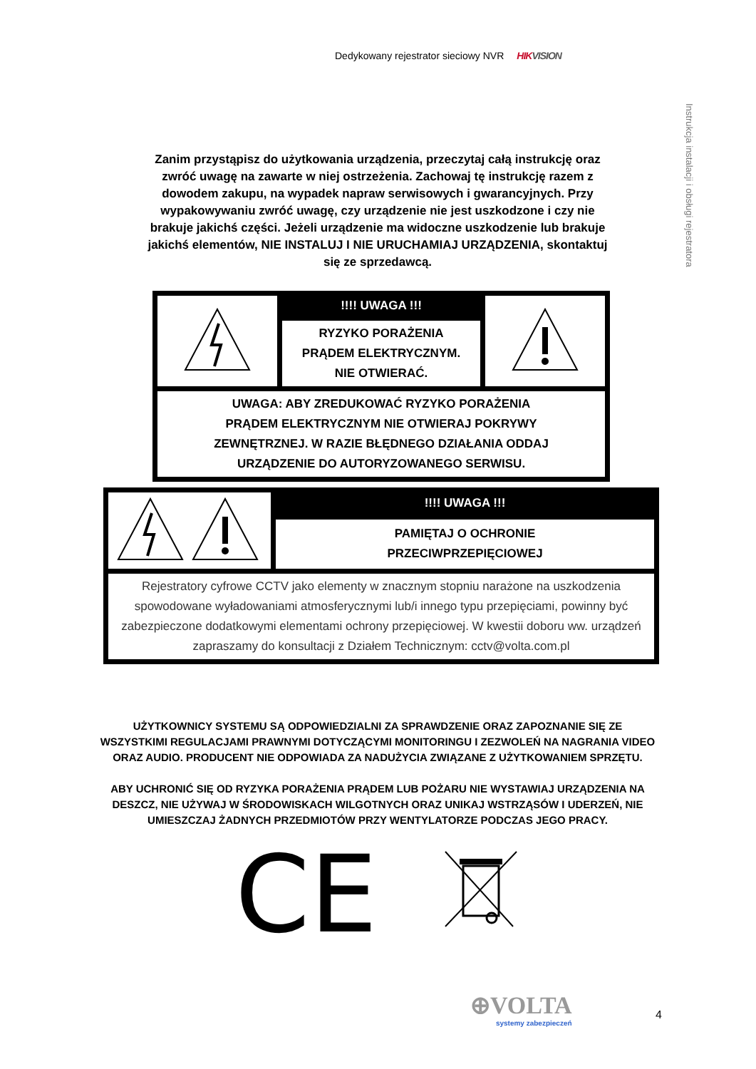Dedykowany rejestrator sieciowy NVR HIKVISION
Instrukcja instalacji i obsługi rejestratora
Zanim przystąpisz do użytkowania urządzenia, przeczytaj całą instrukcję oraz zwróć uwagę na zawarte w niej ostrzeżenia. Zachowaj tę instrukcję razem z dowodem zakupu, na wypadek napraw serwisowych i gwarancyjnych. Przy wypakowywaniu zwróć uwagę, czy urządzenie nie jest uszkodzone i czy nie brakuje jakichś części. Jeżeli urządzenie ma widoczne uszkodzenie lub brakuje jakichś elementów, NIE INSTALUJ I NIE URUCHAMIAJ URZĄDZENIA, skontaktuj się ze sprzedawcą.
| | !!!! UWAGA !!! | |
| | RYZYKO PORAŻENIA PRĄDEM ELEKTRYCZNYM. NIE OTWIERAĆ. | |
| UWAGA: ABY ZREDUKOWAĆ RYZYKO PORAŻENIA PRĄDEM ELEKTRYCZNYM NIE OTWIERAJ POKRYWY ZEWNĘTRZNEJ. W RAZIE BŁĘDNEGO DZIAŁANIA ODDAJ URZĄDZENIE DO AUTORYZOWANEGO SERWISU. | | |
| | !!!! UWAGA !!! |
| | PAMIĘTAJ O OCHRONIE PRZECIWPRZEPIĘCIOWEJ |
| Rejestratory cyfrowe CCTV jako elementy w znacznym stopniu narażone na uszkodzenia spowodowane wyładowaniami atmosferycznymi lub/i innego typu przepięciami, powinny być zabezpieczone dodatkowymi elementami ochrony przepięciowej. W kwestii doboru ww. urządzeń zapraszamy do konsultacji z Działem Technicznym: cctv@volta.com.pl | |
UŻYTKOWNICY SYSTEMU SĄ ODPOWIEDZIALNI ZA SPRAWDZENIE ORAZ ZAPOZNANIE SIĘ ZE WSZYSTKIMI REGULACJAMI PRAWNYMI DOTYCZĄCYMI MONITORINGU I ZEZWOLEŃ NA NAGRANIA VIDEO ORAZ AUDIO. PRODUCENT NIE ODPOWIADA ZA NADUŻYCIA ZWIĄZANE Z UŻYTKOWANIEM SPRZĘTU.
ABY UCHRONIĆ SIĘ OD RYZYKA PORAŻENIA PRĄDEM LUB POŻARU NIE WYSTAWIAJ URZĄDZENIA NA DESZCZ, NIE UŻYWAJ W ŚRODOWISKACH WILGOTNYCH ORAZ UNIKAJ WSTRZĄSÓW I UDERZEŃ, NIE UMIESZCZAJ ŻADNYCH PRZEDMIOTÓW PRZY WENTYLATORZE PODCZAS JEGO PRACY.
CE
⊕VOLTA
systemy zabezpieczeń
4